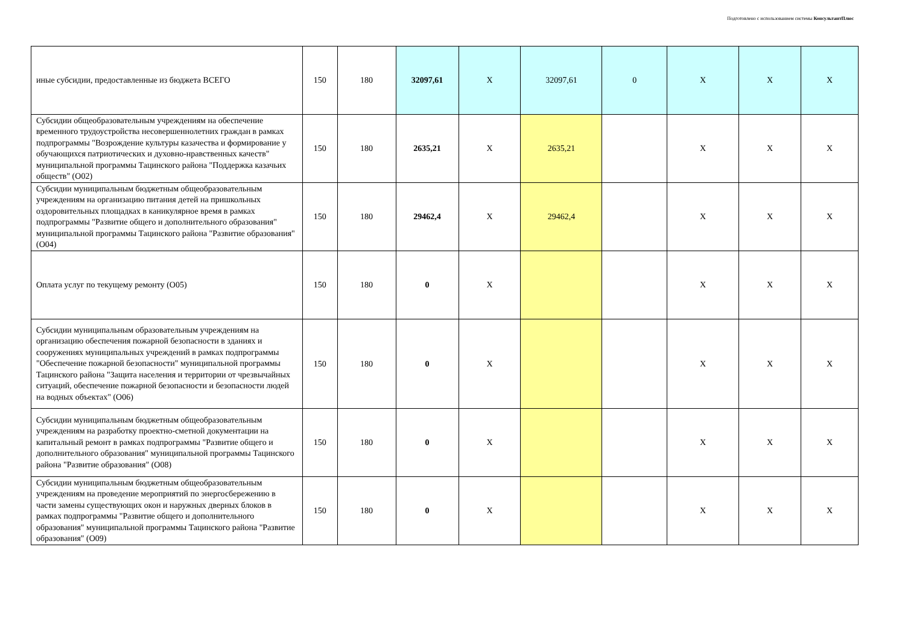Подготовлено с использованием системы КонсультантПлюс
| иные субсидии, предоставленные из бюджета ВСЕГО | 150 | 180 | 32097,61 | X | 32097,61 | 0 | X | X | X |
| Субсидии общеобразовательным учреждениям на обеспечение временного трудоустройства несовершеннолетних граждан в рамках подпрограммы "Возрождение культуры казачества и формирование у обучающихся патриотических и духовно-нравственных качеств" муниципальной программы Тацинского района "Поддержка казачьих обществ" (О02) | 150 | 180 | 2635,21 | X | 2635,21 | | X | X | X |
| Субсидии муниципальным бюджетным общеобразовательным учреждениям на организацию питания детей на пришкольных оздоровительных площадках в каникулярное время в рамках подпрограммы "Развитие общего и дополнительного образования" муниципальной программы Тацинского района "Развитие образования" (О04) | 150 | 180 | 29462,4 | X | 29462,4 | | X | X | X |
| Оплата услуг по текущему ремонту (О05) | 150 | 180 | 0 | X | | | X | X | X |
| Субсидии муниципальным образовательным учреждениям на организацию обеспечения пожарной безопасности в зданиях и сооружениях муниципальных учреждений в рамках подпрограммы "Обеспечение пожарной безопасности" муниципальной программы Тацинского района "Защита населения и территории от чрезвычайных ситуаций, обеспечение пожарной безопасности и безопасности людей на водных объектах" (О06) | 150 | 180 | 0 | X | | | X | X | X |
| Субсидии муниципальным бюджетным общеобразовательным учреждениям на разработку проектно-сметной документации на капитальный ремонт в рамках подпрограммы "Развитие общего и дополнительного образования" муниципальной программы Тацинского района "Развитие образования" (О08) | 150 | 180 | 0 | X | | | X | X | X |
| Субсидии муниципальным бюджетным общеобразовательным учреждениям на проведение мероприятий по энергосбережению в части замены существующих окон и наружных дверных блоков в рамках подпрограммы "Развитие общего и дополнительного образования" муниципальной программы Тацинского района "Развитие образования" (О09) | 150 | 180 | 0 | X | | | X | X | X |